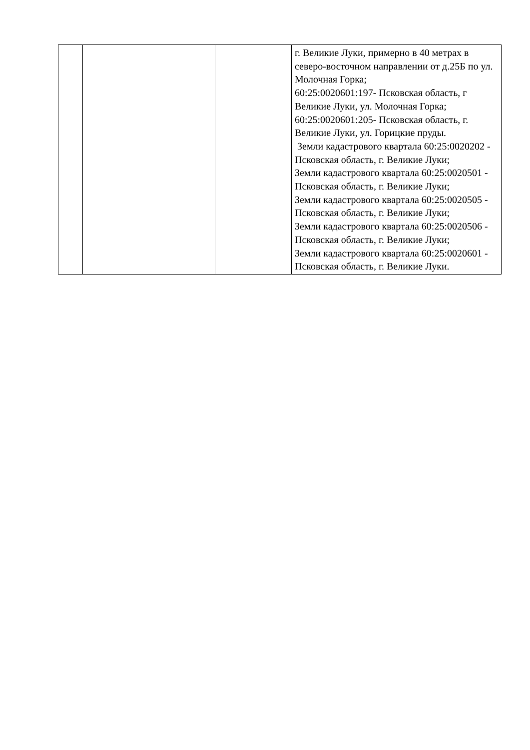| | | | г. Великие Луки, примерно в 40 метрах в северо-восточном направлении от д.25Б по ул. Молочная Горка; 60:25:0020601:197- Псковская область, г Великие Луки, ул. Молочная Горка; 60:25:0020601:205- Псковская область, г. Великие Луки, ул. Горицкие пруды. Земли кадастрового квартала 60:25:0020202 - Псковская область, г. Великие Луки; Земли кадастрового квартала 60:25:0020501 - Псковская область, г. Великие Луки; Земли кадастрового квартала 60:25:0020505 - Псковская область, г. Великие Луки; Земли кадастрового квартала 60:25:0020506 - Псковская область, г. Великие Луки; Земли кадастрового квартала 60:25:0020601 - Псковская область, г. Великие Луки. |